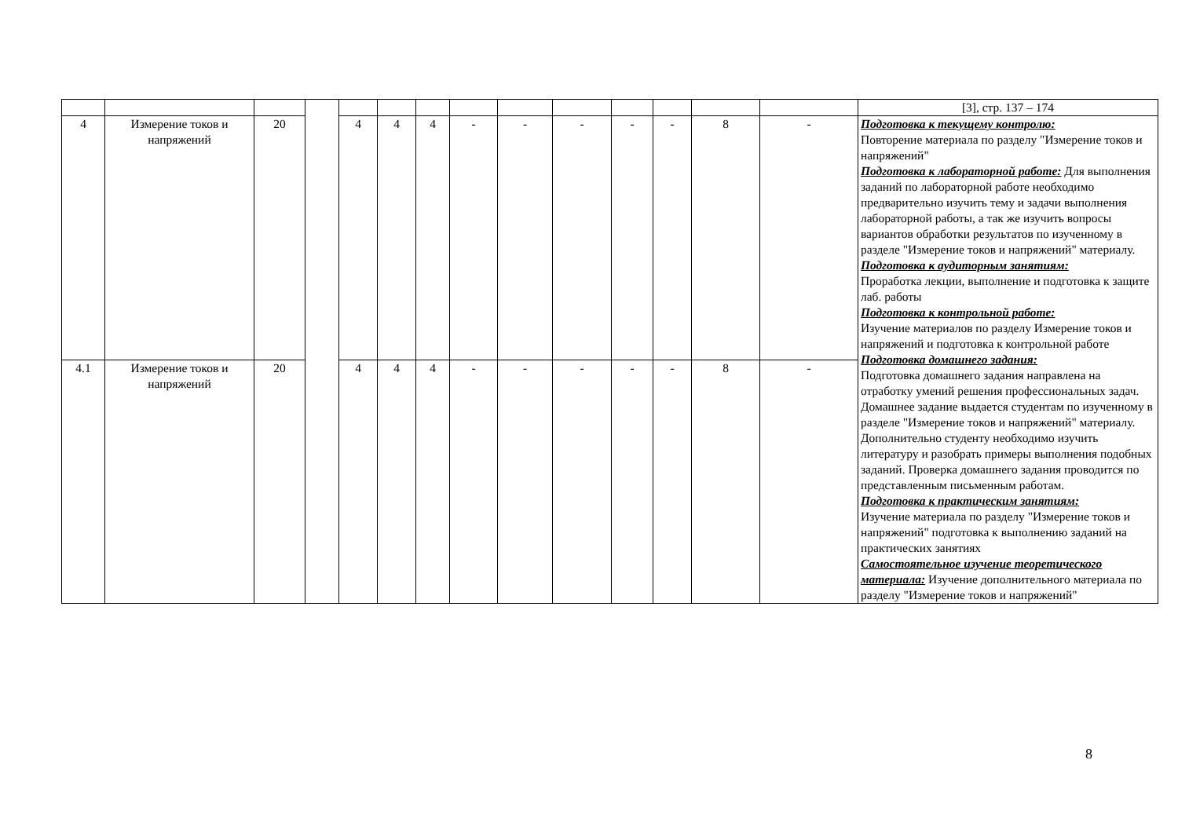| | | | | | | | | | | | | | | [3], стр. 137 – 174 |
| 4 | Измерение токов и напряжений | 20 | | 4 | 4 | 4 | - | - | - | - | - | 8 | - | Подготовка к текущему контролю: Повторение материала по разделу "Измерение токов и напряжений" Подготовка к лабораторной работе: Для выполнения заданий по лабораторной работе необходимо предварительно изучить тему и задачи выполнения лабораторной работы, а так же изучить вопросы вариантов обработки результатов по изученному в разделе "Измерение токов и напряжений" материалу. Подготовка к аудиторным занятиям: Проработка лекции, выполнение и подготовка к защите лаб. работы Подготовка к контрольной работе: Изучение материалов по разделу Измерение токов и напряжений и подготовка к контрольной работе Подготовка домашнего задания: Подготовка домашнего задания направлена на отработку умений решения профессиональных задач. Домашнее задание выдается студентам по изученному в разделе "Измерение токов и напряжений" материалу. Дополнительно студенту необходимо изучить литературу и разобрать примеры выполнения подобных заданий. Проверка домашнего задания проводится по представленным письменным работам. Подготовка к практическим занятиям: Изучение материала по разделу "Измерение токов и напряжений" подготовка к выполнению заданий на практических занятиях Самостоятельное изучение теоретического материала: Изучение дополнительного материала по разделу "Измерение токов и напряжений" |
| 4.1 | Измерение токов и напряжений | 20 | | 4 | 4 | 4 | - | - | - | - | - | 8 | - | |
8